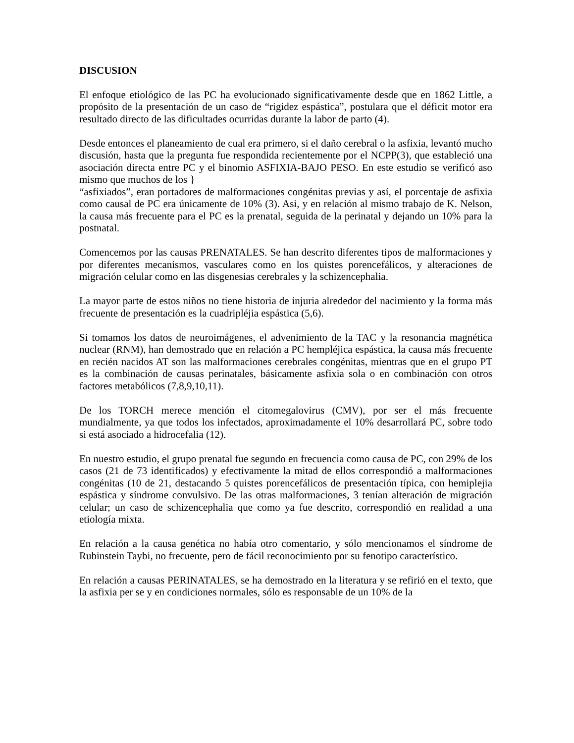DISCUSION
El enfoque etiológico de las PC ha evolucionado significativamente desde que en 1862 Little, a propósito de la presentación de un caso de “rigidez espástica”, postulara que el déficit motor era resultado directo de las dificultades ocurridas durante la labor de parto (4).
Desde entonces el planeamiento de cual era primero, si el daño cerebral o la asfixia, levantó mucho discusión, hasta que la pregunta fue respondida recientemente por el NCPP(3), que estableció una asociación directa entre PC y el binomio ASFIXIA-BAJO PESO. En este estudio se verificó aso mismo que muchos de los }
“asfixiados”, eran portadores de malformaciones congénitas previas y así, el porcentaje de asfixia como causal de PC era únicamente de 10% (3). Asi, y en relación al mismo trabajo de K. Nelson, la causa más frecuente para el PC es la prenatal, seguida de la perinatal y dejando un 10% para la postnatal.
Comencemos por las causas PRENATALES. Se han descrito diferentes tipos de malformaciones y por diferentes mecanismos, vasculares como en los quistes porencefálicos, y alteraciones de migración celular como en las disgenesias cerebrales y la schizencephalia.
La mayor parte de estos niños no tiene historia de injuria alrededor del nacimiento y la forma más frecuente de presentación es la cuadripléjia espástica (5,6).
Si tomamos los datos de neuroimágenes, el advenimiento de la TAC y la resonancia magnética nuclear (RNM), han demostrado que en relación a PC hempléjica espástica, la causa más frecuente en recién nacidos AT son las malformaciones cerebrales congénitas, mientras que en el grupo PT es la combinación de causas perinatales, básicamente asfixia sola o en combinación con otros factores metabólicos (7,8,9,10,11).
De los TORCH merece mención el citomegalovirus (CMV), por ser el más frecuente mundialmente, ya que todos los infectados, aproximadamente el 10% desarrollará PC, sobre todo si está asociado a hidrocefalia (12).
En nuestro estudio, el grupo prenatal fue segundo en frecuencia como causa de PC, con 29% de los casos (21 de 73 identificados) y efectivamente la mitad de ellos correspondió a malformaciones congénitas (10 de 21, destacando 5 quistes porencefálicos de presentación típica, con hemiplejia espástica y síndrome convulsivo. De las otras malformaciones, 3 tenían alteración de migración celular; un caso de schizencephalia que como ya fue descrito, correspondió en realidad a una etiología mixta.
En relación a la causa genética no había otro comentario, y sólo mencionamos el síndrome de Rubinstein Taybi, no frecuente, pero de fácil reconocimiento por su fenotipo característico.
En relación a causas PERINATALES, se ha demostrado en la literatura y se refirió en el texto, que la asfixia per se y en condiciones normales, sólo es responsable de un 10% de la